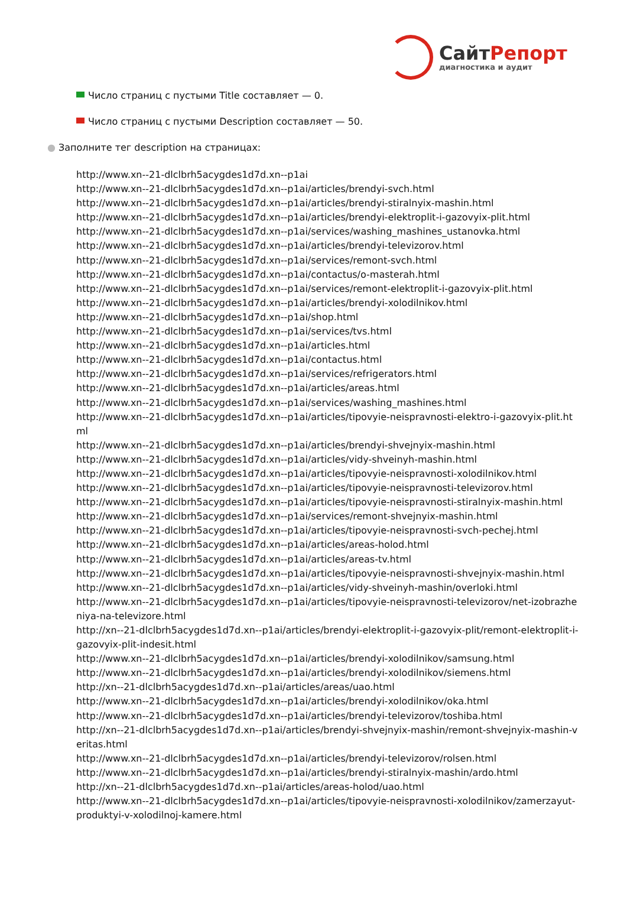СайтРепорт
диагностика и аудит
Число страниц с пустыми Title составляет — 0.
Число страниц с пустыми Description составляет — 50.
● Заполните тег description на страницах:
http://www.xn--21-dlclbrh5acygdes1d7d.xn--p1ai
http://www.xn--21-dlclbrh5acygdes1d7d.xn--p1ai/articles/brendyi-svch.html
http://www.xn--21-dlclbrh5acygdes1d7d.xn--p1ai/articles/brendyi-stiralnyix-mashin.html
http://www.xn--21-dlclbrh5acygdes1d7d.xn--p1ai/articles/brendyi-elektroplit-i-gazovyix-plit.html
http://www.xn--21-dlclbrh5acygdes1d7d.xn--p1ai/services/washing_mashines_ustanovka.html
http://www.xn--21-dlclbrh5acygdes1d7d.xn--p1ai/articles/brendyi-televizorov.html
http://www.xn--21-dlclbrh5acygdes1d7d.xn--p1ai/services/remont-svch.html
http://www.xn--21-dlclbrh5acygdes1d7d.xn--p1ai/contactus/o-masterah.html
http://www.xn--21-dlclbrh5acygdes1d7d.xn--p1ai/services/remont-elektroplit-i-gazovyix-plit.html
http://www.xn--21-dlclbrh5acygdes1d7d.xn--p1ai/articles/brendyi-xolodilnikov.html
http://www.xn--21-dlclbrh5acygdes1d7d.xn--p1ai/shop.html
http://www.xn--21-dlclbrh5acygdes1d7d.xn--p1ai/services/tvs.html
http://www.xn--21-dlclbrh5acygdes1d7d.xn--p1ai/articles.html
http://www.xn--21-dlclbrh5acygdes1d7d.xn--p1ai/contactus.html
http://www.xn--21-dlclbrh5acygdes1d7d.xn--p1ai/services/refrigerators.html
http://www.xn--21-dlclbrh5acygdes1d7d.xn--p1ai/articles/areas.html
http://www.xn--21-dlclbrh5acygdes1d7d.xn--p1ai/services/washing_mashines.html
http://www.xn--21-dlclbrh5acygdes1d7d.xn--p1ai/articles/tipovyie-neispravnosti-elektro-i-gazovyix-plit.html
http://www.xn--21-dlclbrh5acygdes1d7d.xn--p1ai/articles/brendyi-shvejnyix-mashin.html
http://www.xn--21-dlclbrh5acygdes1d7d.xn--p1ai/articles/vidy-shveinyh-mashin.html
http://www.xn--21-dlclbrh5acygdes1d7d.xn--p1ai/articles/tipovyie-neispravnosti-xolodilnikov.html
http://www.xn--21-dlclbrh5acygdes1d7d.xn--p1ai/articles/tipovyie-neispravnosti-televizorov.html
http://www.xn--21-dlclbrh5acygdes1d7d.xn--p1ai/articles/tipovyie-neispravnosti-stiralnyix-mashin.html
http://www.xn--21-dlclbrh5acygdes1d7d.xn--p1ai/services/remont-shvejnyix-mashin.html
http://www.xn--21-dlclbrh5acygdes1d7d.xn--p1ai/articles/tipovyie-neispravnosti-svch-pechej.html
http://www.xn--21-dlclbrh5acygdes1d7d.xn--p1ai/articles/areas-holod.html
http://www.xn--21-dlclbrh5acygdes1d7d.xn--p1ai/articles/areas-tv.html
http://www.xn--21-dlclbrh5acygdes1d7d.xn--p1ai/articles/tipovyie-neispravnosti-shvejnyix-mashin.html
http://www.xn--21-dlclbrh5acygdes1d7d.xn--p1ai/articles/vidy-shveinyh-mashin/overloki.html
http://www.xn--21-dlclbrh5acygdes1d7d.xn--p1ai/articles/tipovyie-neispravnosti-televizorov/net-izobrazheniya-na-televizore.html
http://xn--21-dlclbrh5acygdes1d7d.xn--p1ai/articles/brendyi-elektroplit-i-gazovyix-plit/remont-elektroplit-i-gazovyix-plit-indesit.html
http://www.xn--21-dlclbrh5acygdes1d7d.xn--p1ai/articles/brendyi-xolodilnikov/samsung.html
http://www.xn--21-dlclbrh5acygdes1d7d.xn--p1ai/articles/brendyi-xolodilnikov/siemens.html
http://xn--21-dlclbrh5acygdes1d7d.xn--p1ai/articles/areas/uao.html
http://www.xn--21-dlclbrh5acygdes1d7d.xn--p1ai/articles/brendyi-xolodilnikov/oka.html
http://www.xn--21-dlclbrh5acygdes1d7d.xn--p1ai/articles/brendyi-televizorov/toshiba.html
http://xn--21-dlclbrh5acygdes1d7d.xn--p1ai/articles/brendyi-shvejnyix-mashin/remont-shvejnyix-mashin-veritas.html
http://www.xn--21-dlclbrh5acygdes1d7d.xn--p1ai/articles/brendyi-televizorov/rolsen.html
http://www.xn--21-dlclbrh5acygdes1d7d.xn--p1ai/articles/brendyi-stiralnyix-mashin/ardo.html
http://xn--21-dlclbrh5acygdes1d7d.xn--p1ai/articles/areas-holod/uao.html
http://www.xn--21-dlclbrh5acygdes1d7d.xn--p1ai/articles/tipovyie-neispravnosti-xolodilnikov/zamerzayut-produktyi-v-xolodilnoj-kamere.html